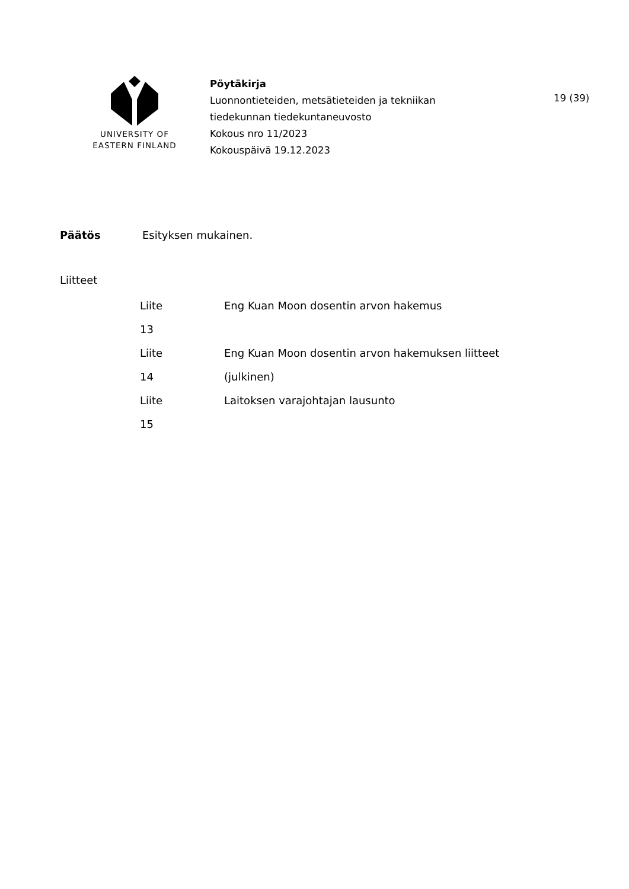UNIVERSITY OF
EASTERN FINLAND
Pöytäkirja
Luonnontieteiden, metsätieteiden ja tekniikan
tiedekunnan tiedekuntaneuvosto
Kokous nro 11/2023
Kokouspäivä 19.12.2023
19 (39)
Päätös Esityksen mukainen.
Liitteet
| Liite | Eng Kuan Moon dosentin arvon hakemus |
| 13 | |
| Liite | Eng Kuan Moon dosentin arvon hakemuksen liitteet |
| 14 | (julkinen) |
| Liite | Laitoksen varajohtajan lausunto |
| 15 | |